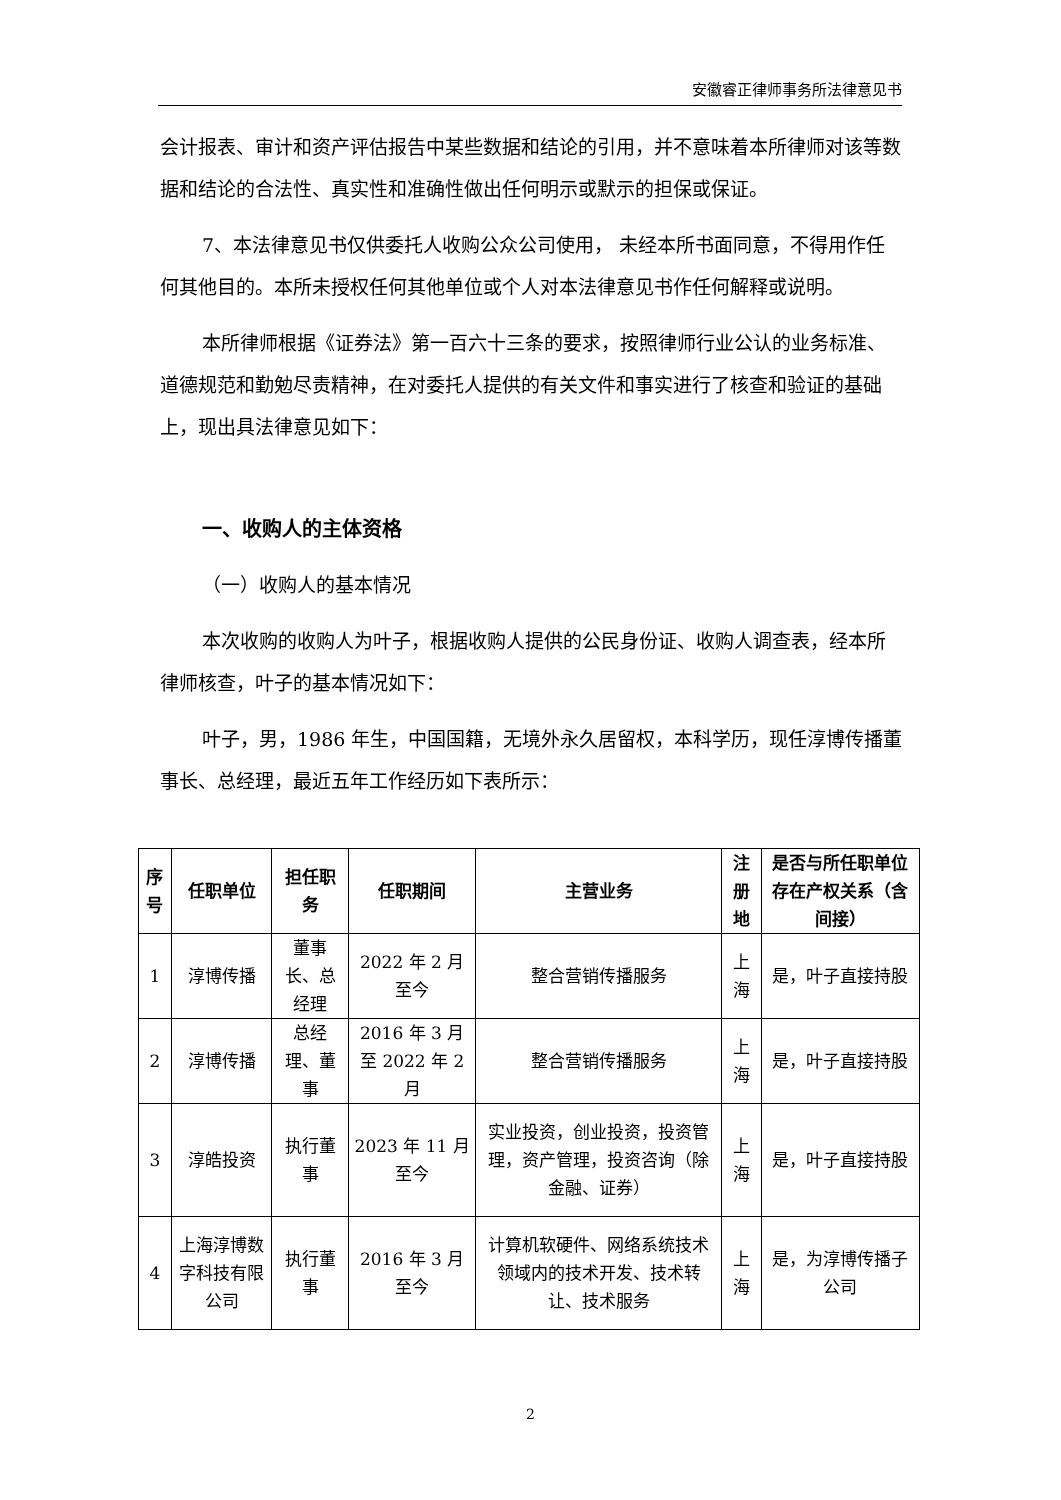安徽睿正律师事务所法律意见书
会计报表、审计和资产评估报告中某些数据和结论的引用，并不意味着本所律师对该等数据和结论的合法性、真实性和准确性做出任何明示或默示的担保或保证。
7、本法律意见书仅供委托人收购公众公司使用， 未经本所书面同意，不得用作任何其他目的。本所未授权任何其他单位或个人对本法律意见书作任何解释或说明。
本所律师根据《证券法》第一百六十三条的要求，按照律师行业公认的业务标准、道德规范和勤勉尽责精神，在对委托人提供的有关文件和事实进行了核查和验证的基础上，现出具法律意见如下：
一、收购人的主体资格
（一）收购人的基本情况
本次收购的收购人为叶子，根据收购人提供的公民身份证、收购人调查表，经本所律师核查，叶子的基本情况如下：
叶子，男，1986 年生，中国国籍，无境外永久居留权，本科学历，现任淳博传播董事长、总经理，最近五年工作经历如下表所示：
| 序号 | 任职单位 | 担任职务 | 任职期间 | 主营业务 | 注册地 | 是否与所任职单位存在产权关系（含间接） |
| --- | --- | --- | --- | --- | --- | --- |
| 1 | 淳博传播 | 董事长、总经理 | 2022 年 2 月至今 | 整合营销传播服务 | 上海 | 是，叶子直接持股 |
| 2 | 淳博传播 | 总经理、董事 | 2016 年 3 月至 2022 年 2 月 | 整合营销传播服务 | 上海 | 是，叶子直接持股 |
| 3 | 淳皓投资 | 执行董事 | 2023 年 11 月至今 | 实业投资，创业投资，投资管理，资产管理，投资咨询（除金融、证券） | 上海 | 是，叶子直接持股 |
| 4 | 上海淳博数字科技有限公司 | 执行董事 | 2016 年 3 月至今 | 计算机软硬件、网络系统技术领域内的技术开发、技术转让、技术服务 | 上海 | 是，为淳博传播子公司 |
2